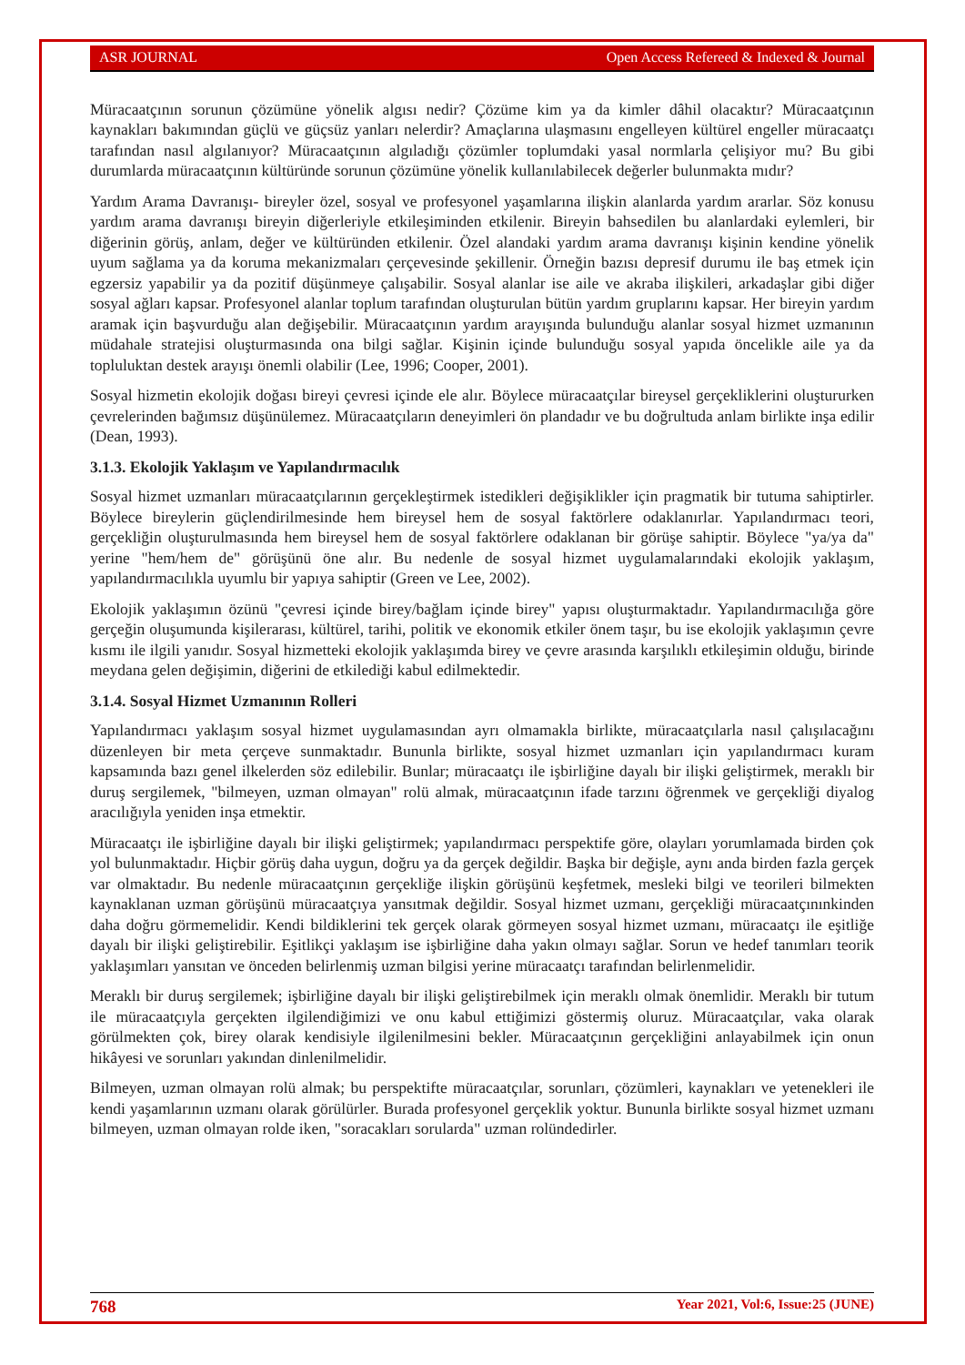ASR JOURNAL Open Access Refereed & Indexed & Journal
Müracaatçının sorunun çözümüne yönelik algısı nedir? Çözüme kim ya da kimler dâhil olacaktır? Müracaatçının kaynakları bakımından güçlü ve güçsüz yanları nelerdir? Amaçlarına ulaşmasını engelleyen kültürel engeller müracaatçı tarafından nasıl algılanıyor? Müracaatçının algıladığı çözümler toplumdaki yasal normlarla çelişiyor mu? Bu gibi durumlarda müracaatçının kültüründe sorunun çözümüne yönelik kullanılabilecek değerler bulunmakta mıdır?
Yardım Arama Davranışı- bireyler özel, sosyal ve profesyonel yaşamlarına ilişkin alanlarda yardım ararlar. Söz konusu yardım arama davranışı bireyin diğerleriyle etkileşiminden etkilenir. Bireyin bahsedilen bu alanlardaki eylemleri, bir diğerinin görüş, anlam, değer ve kültüründen etkilenir. Özel alandaki yardım arama davranışı kişinin kendine yönelik uyum sağlama ya da koruma mekanizmaları çerçevesinde şekillenir. Örneğin bazısı depresif durumu ile baş etmek için egzersiz yapabilir ya da pozitif düşünmeye çalışabilir. Sosyal alanlar ise aile ve akraba ilişkileri, arkadaşlar gibi diğer sosyal ağları kapsar. Profesyonel alanlar toplum tarafından oluşturulan bütün yardım gruplarını kapsar. Her bireyin yardım aramak için başvurduğu alan değişebilir. Müracaatçının yardım arayışında bulunduğu alanlar sosyal hizmet uzmanının müdahale stratejisi oluşturmasında ona bilgi sağlar. Kişinin içinde bulunduğu sosyal yapıda öncelikle aile ya da topluluktan destek arayışı önemli olabilir (Lee, 1996; Cooper, 2001).
Sosyal hizmetin ekolojik doğası bireyi çevresi içinde ele alır. Böylece müracaatçılar bireysel gerçekliklerini oluştururken çevrelerinden bağımsız düşünülemez. Müracaatçıların deneyimleri ön plandadır ve bu doğrultuda anlam birlikte inşa edilir (Dean, 1993).
3.1.3. Ekolojik Yaklaşım ve Yapılandırmacılık
Sosyal hizmet uzmanları müracaatçılarının gerçekleştirmek istedikleri değişiklikler için pragmatik bir tutuma sahiptirler. Böylece bireylerin güçlendirilmesinde hem bireysel hem de sosyal faktörlere odaklanırlar. Yapılandırmacı teori, gerçekliğin oluşturulmasında hem bireysel hem de sosyal faktörlere odaklanan bir görüşe sahiptir. Böylece "ya/ya da" yerine "hem/hem de" görüşünü öne alır. Bu nedenle de sosyal hizmet uygulamalarındaki ekolojik yaklaşım, yapılandırmacılıkla uyumlu bir yapıya sahiptir (Green ve Lee, 2002).
Ekolojik yaklaşımın özünü "çevresi içinde birey/bağlam içinde birey" yapısı oluşturmaktadır. Yapılandırmacılığa göre gerçeğin oluşumunda kişilerarası, kültürel, tarihi, politik ve ekonomik etkiler önem taşır, bu ise ekolojik yaklaşımın çevre kısmı ile ilgili yanıdır. Sosyal hizmetteki ekolojik yaklaşımda birey ve çevre arasında karşılıklı etkileşimin olduğu, birinde meydana gelen değişimin, diğerini de etkilediği kabul edilmektedir.
3.1.4. Sosyal Hizmet Uzmanının Rolleri
Yapılandırmacı yaklaşım sosyal hizmet uygulamasından ayrı olmamakla birlikte, müracaatçılarla nasıl çalışılacağını düzenleyen bir meta çerçeve sunmaktadır. Bununla birlikte, sosyal hizmet uzmanları için yapılandırmacı kuram kapsamında bazı genel ilkelerden söz edilebilir. Bunlar; müracaatçı ile işbirliğine dayalı bir ilişki geliştirmek, meraklı bir duruş sergilemek, "bilmeyen, uzman olmayan" rolü almak, müracaatçının ifade tarzını öğrenmek ve gerçekliği diyalog aracılığıyla yeniden inşa etmektir.
Müracaatçı ile işbirliğine dayalı bir ilişki geliştirmek; yapılandırmacı perspektife göre, olayları yorumlamada birden çok yol bulunmaktadır. Hiçbir görüş daha uygun, doğru ya da gerçek değildir. Başka bir değişle, aynı anda birden fazla gerçek var olmaktadır. Bu nedenle müracaatçının gerçekliğe ilişkin görüşünü keşfetmek, mesleki bilgi ve teorileri bilmekten kaynaklanan uzman görüşünü müracaatçıya yansıtmak değildir. Sosyal hizmet uzmanı, gerçekliği müracaatçınınkinden daha doğru görmemelidir. Kendi bildiklerini tek gerçek olarak görmeyen sosyal hizmet uzmanı, müracaatçı ile eşitliğe dayalı bir ilişki geliştirebilir. Eşitlikçi yaklaşım ise işbirliğine daha yakın olmayı sağlar. Sorun ve hedef tanımları teorik yaklaşımları yansıtan ve önceden belirlenmiş uzman bilgisi yerine müracaatçı tarafından belirlenmelidir.
Meraklı bir duruş sergilemek; işbirliğine dayalı bir ilişki geliştirebilmek için meraklı olmak önemlidir. Meraklı bir tutum ile müracaatçıyla gerçekten ilgilendiğimizi ve onu kabul ettiğimizi göstermiş oluruz. Müracaatçılar, vaka olarak görülmekten çok, birey olarak kendisiyle ilgilenilmesini bekler. Müracaatçının gerçekliğini anlayabilmek için onun hikâyesi ve sorunları yakından dinlenilmelidir.
Bilmeyen, uzman olmayan rolü almak; bu perspektifte müracaatçılar, sorunları, çözümleri, kaynakları ve yetenekleri ile kendi yaşamlarının uzmanı olarak görülürler. Burada profesyonel gerçeklik yoktur. Bununla birlikte sosyal hizmet uzmanı bilmeyen, uzman olmayan rolde iken, "soracakları sorularda" uzman rolündedirler.
768 Year 2021, Vol:6, Issue:25 (JUNE)